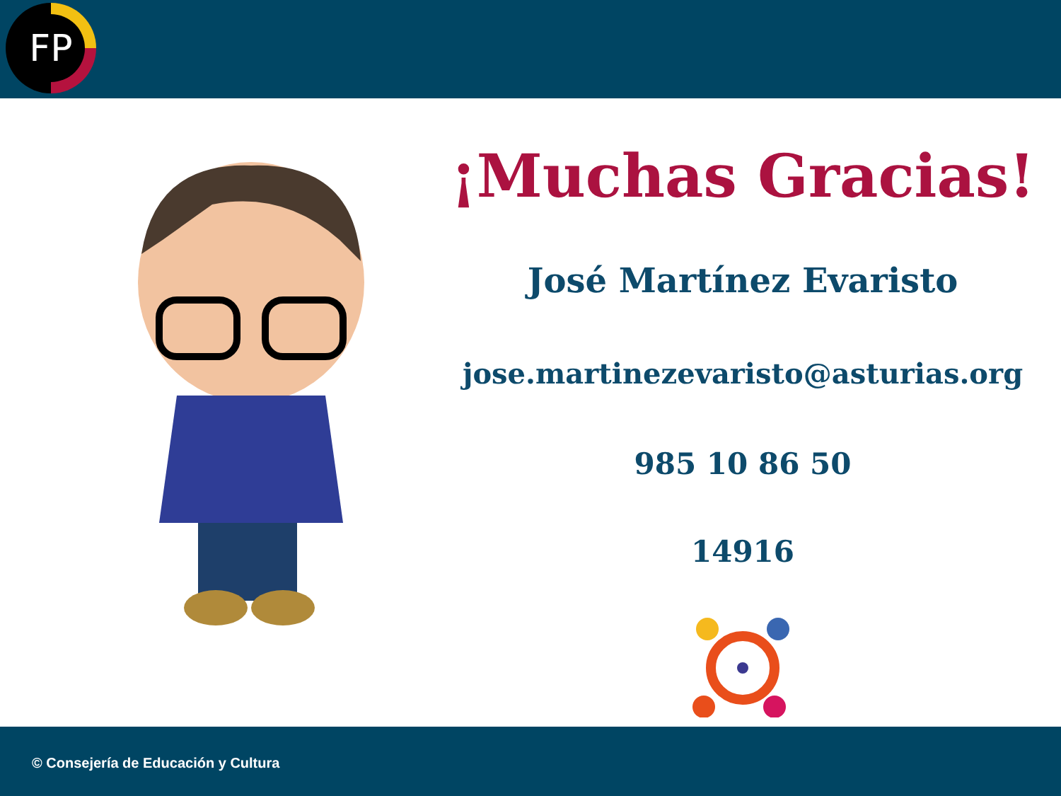FP
¡Muchas Gracias!
José Martínez Evaristo
jose.martinezevaristo@asturias.org
985 10 86 50
14916
© Consejería de Educación y Cultura